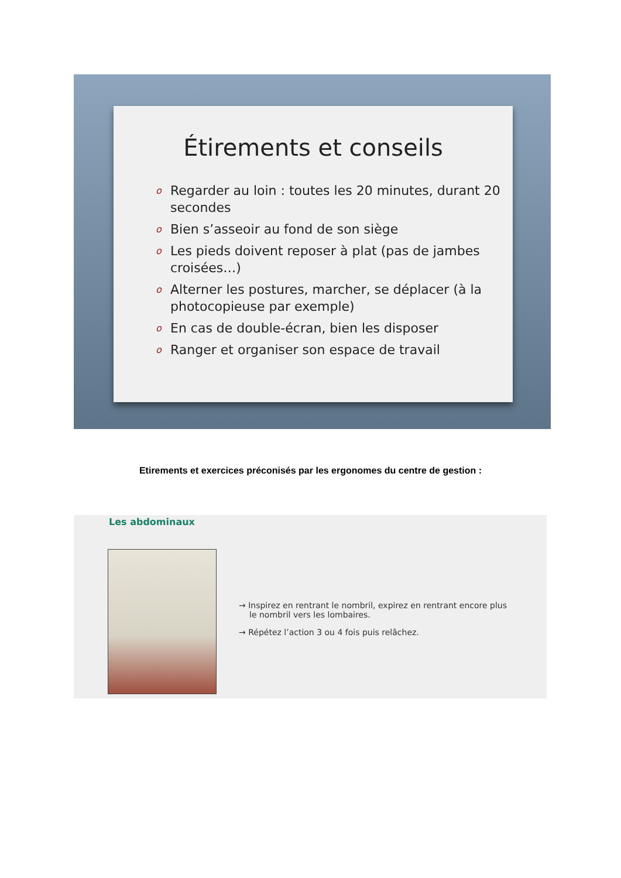Étirements et conseils
o Regarder au loin : toutes les 20 minutes, durant 20 secondes
o Bien s’asseoir au fond de son siège
o Les pieds doivent reposer à plat (pas de jambes croisées…)
o Alterner les postures, marcher, se déplacer (à la photocopieuse par exemple)
o En cas de double-écran, bien les disposer
o Ranger et organiser son espace de travail
Etirements et exercices préconisés par les ergonomes du centre de gestion :
Les abdominaux
→ Inspirez en rentrant le nombril, expirez en rentrant encore plus le nombril vers les lombaires.
→ Répétez l’action 3 ou 4 fois puis relâchez.